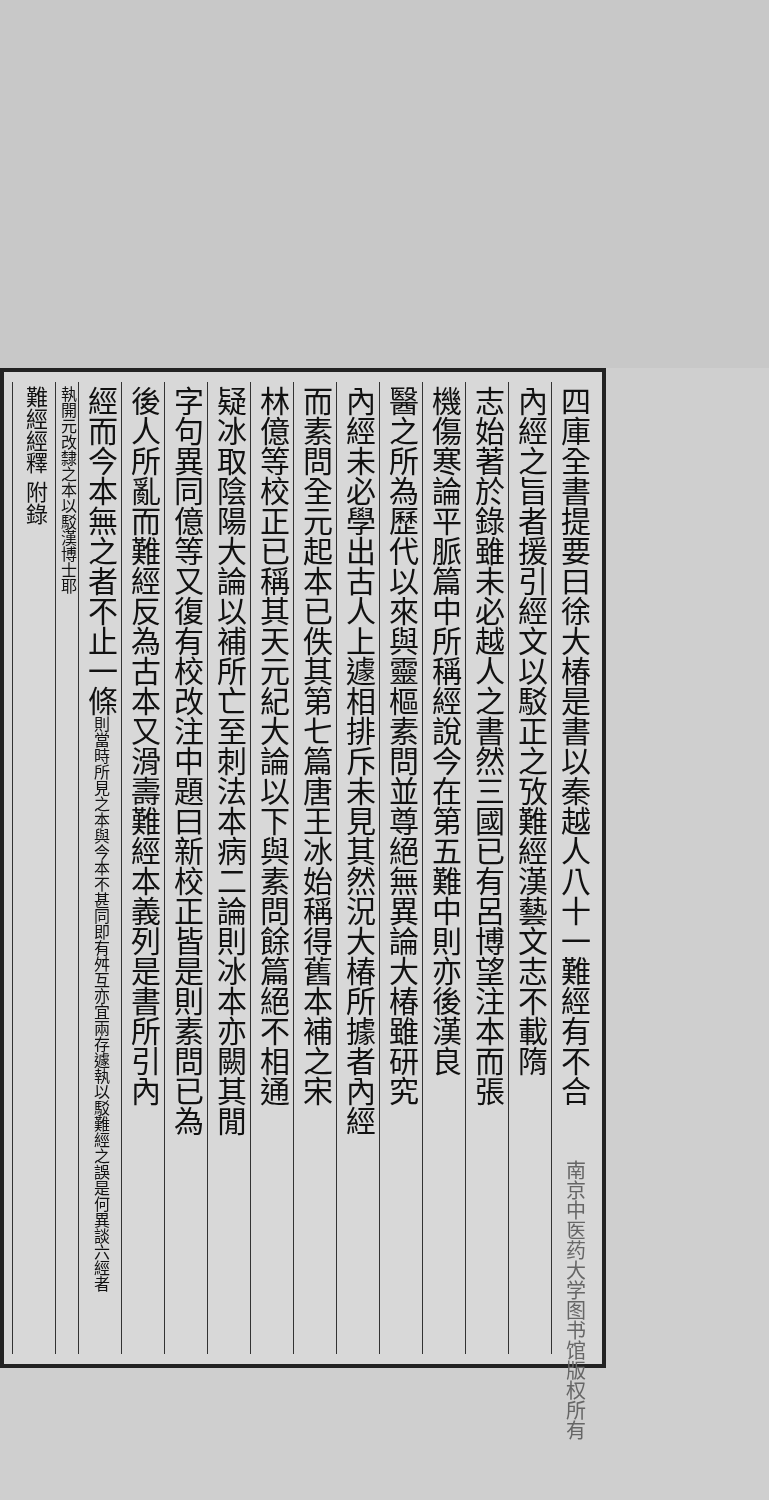四庫全書提要曰徐大椿是書以秦越人八十一難經有不合
內經之旨者援引經文以駁正之攷難經漢藝文志不載隋
志始著於錄雖未必越人之書然三國已有呂博望注本而張
機傷寒論平脈篇中所稱經說今在第五難中則亦後漢良
醫之所為歷代以來與靈樞素問並尊絕無異論大椿雖研究
內經未必學出古人上遽相排斥未見其然況大椿所據者內經
而素問全元起本已佚其第七篇唐王冰始稱得舊本補之宋
林億等校正已稱其天元紀大論以下與素問餘篇絕不相通
疑冰取陰陽大論以補所亡至刺法本病二論則冰本亦闕其閒
字句異同億等又復有校改注中題曰新校正皆是則素問已為
後人所亂而難經反為古本又滑壽難經本義列是書所引內
經而今本無之者不止一條則當時所見之本與今本不甚同即有舛互亦宜兩存遽執以駁難經之誤是何異談六經者
執開元改隸之本以駁漢博士耶
難經經釋 附錄
南京中医药大学图书馆版权所有